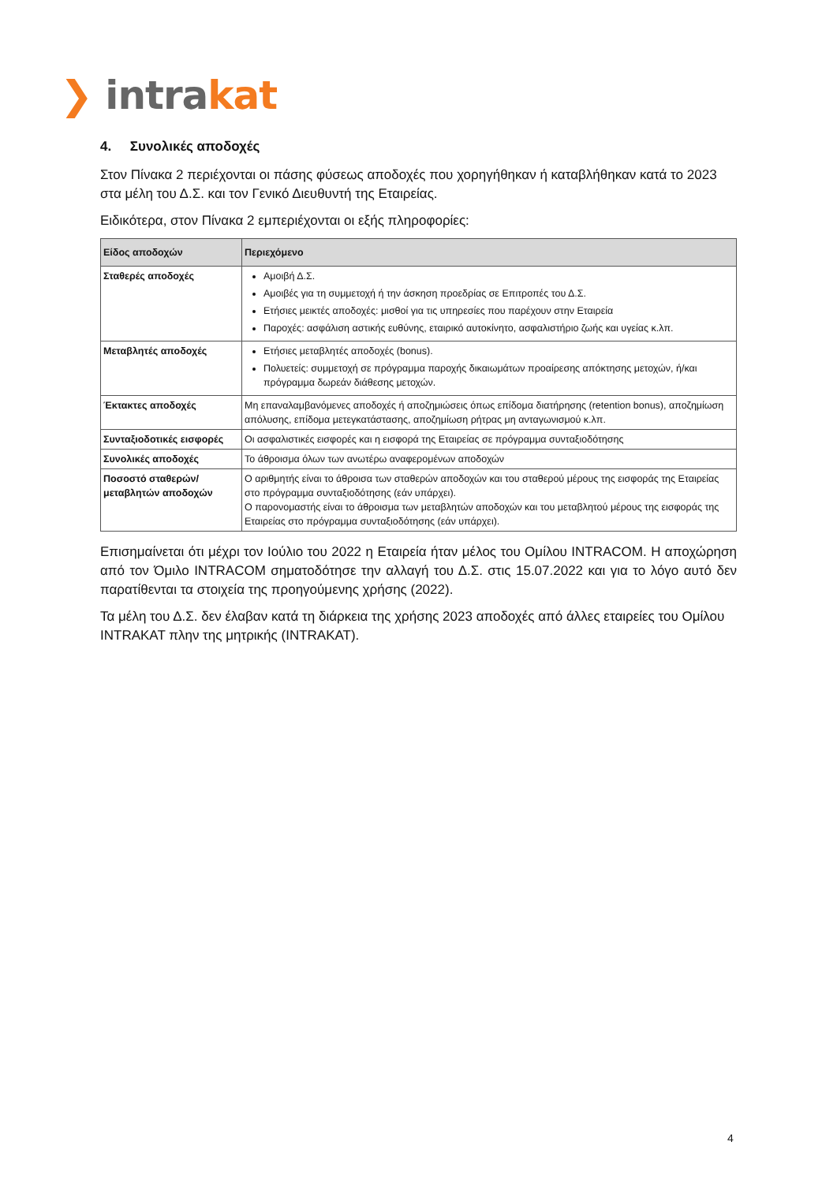❯ intrakat
4. Συνολικές αποδοχές
Στον Πίνακα 2 περιέχονται οι πάσης φύσεως αποδοχές που χορηγήθηκαν ή καταβλήθηκαν κατά το 2023 στα μέλη του Δ.Σ. και τον Γενικό Διευθυντή της Εταιρείας.
Ειδικότερα, στον Πίνακα 2 εμπεριέχονται οι εξής πληροφορίες:
| Είδος αποδοχών | Περιεχόμενο |
| --- | --- |
| Σταθερές αποδοχές | Αμοιβή Δ.Σ. Αμοιβές για τη συμμετοχή ή την άσκηση προεδρίας σε Επιτροπές του Δ.Σ. Ετήσιες μεικτές αποδοχές: μισθοί για τις υπηρεσίες που παρέχουν στην Εταιρεία Παροχές: ασφάλιση αστικής ευθύνης, εταιρικό αυτοκίνητο, ασφαλιστήριο ζωής και υγείας κ.λπ. |
| Μεταβλητές αποδοχές | Ετήσιες μεταβλητές αποδοχές (bonus). Πολυετείς: συμμετοχή σε πρόγραμμα παροχής δικαιωμάτων προαίρεσης απόκτησης μετοχών, ή/και πρόγραμμα δωρεάν διάθεσης μετοχών. |
| Έκτακτες αποδοχές | Μη επαναλαμβανόμενες αποδοχές ή αποζημιώσεις όπως επίδομα διατήρησης (retention bonus), αποζημίωση απόλυσης, επίδομα μετεγκατάστασης, αποζημίωση ρήτρας μη ανταγωνισμού κ.λπ. |
| Συνταξιοδοτικές εισφορές | Οι ασφαλιστικές εισφορές και η εισφορά της Εταιρείας σε πρόγραμμα συνταξιοδότησης |
| Συνολικές αποδοχές | Το άθροισμα όλων των ανωτέρω αναφερομένων αποδοχών |
| Ποσοστό σταθερών/ μεταβλητών αποδοχών | Ο αριθμητής είναι το άθροισα των σταθερών αποδοχών και του σταθερού μέρους της εισφοράς της Εταιρείας στο πρόγραμμα συνταξιοδότησης (εάν υπάρχει). Ο παρονομαστής είναι το άθροισμα των μεταβλητών αποδοχών και του μεταβλητού μέρους της εισφοράς της Εταιρείας στο πρόγραμμα συνταξιοδότησης (εάν υπάρχει). |
Επισημαίνεται ότι μέχρι τον Ιούλιο του 2022 η Εταιρεία ήταν μέλος του Ομίλου INTRACOM. Η αποχώρηση από τον Όμιλο INTRACOM σηματοδότησε την αλλαγή του Δ.Σ. στις 15.07.2022 και για το λόγο αυτό δεν παρατίθενται τα στοιχεία της προηγούμενης χρήσης (2022).
Τα μέλη του Δ.Σ. δεν έλαβαν κατά τη διάρκεια της χρήσης 2023 αποδοχές από άλλες εταιρείες του Ομίλου INTRAKAT πλην της μητρικής (INTRAKAT).
4